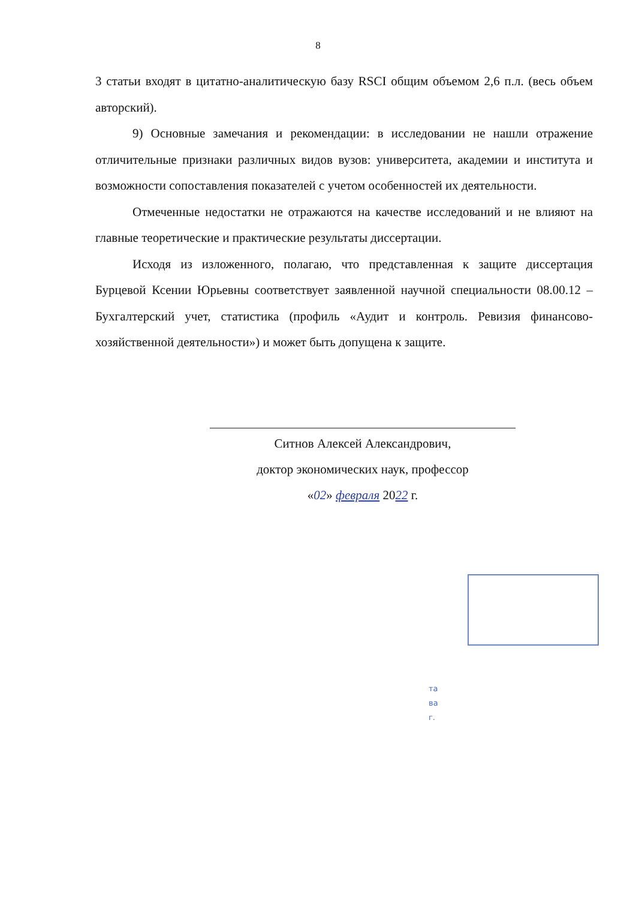8
3 статьи входят в цитатно-аналитическую базу RSCI общим объемом 2,6 п.л. (весь объем авторский).
9) Основные замечания и рекомендации: в исследовании не нашли отражение отличительные признаки различных видов вузов: университета, академии и института и возможности сопоставления показателей с учетом особенностей их деятельности.
Отмеченные недостатки не отражаются на качестве исследований и не влияют на главные теоретические и практические результаты диссертации.
Исходя из изложенного, полагаю, что представленная к защите диссертация Бурцевой Ксении Юрьевны соответствует заявленной научной специальности 08.00.12 – Бухгалтерский учет, статистика (профиль «Аудит и контроль. Ревизия финансово-хозяйственной деятельности») и может быть допущена к защите.
Ситнов Алексей Александрович,
доктор экономических наук, профессор
«02» февраля 2022 г.
та
ва
г.